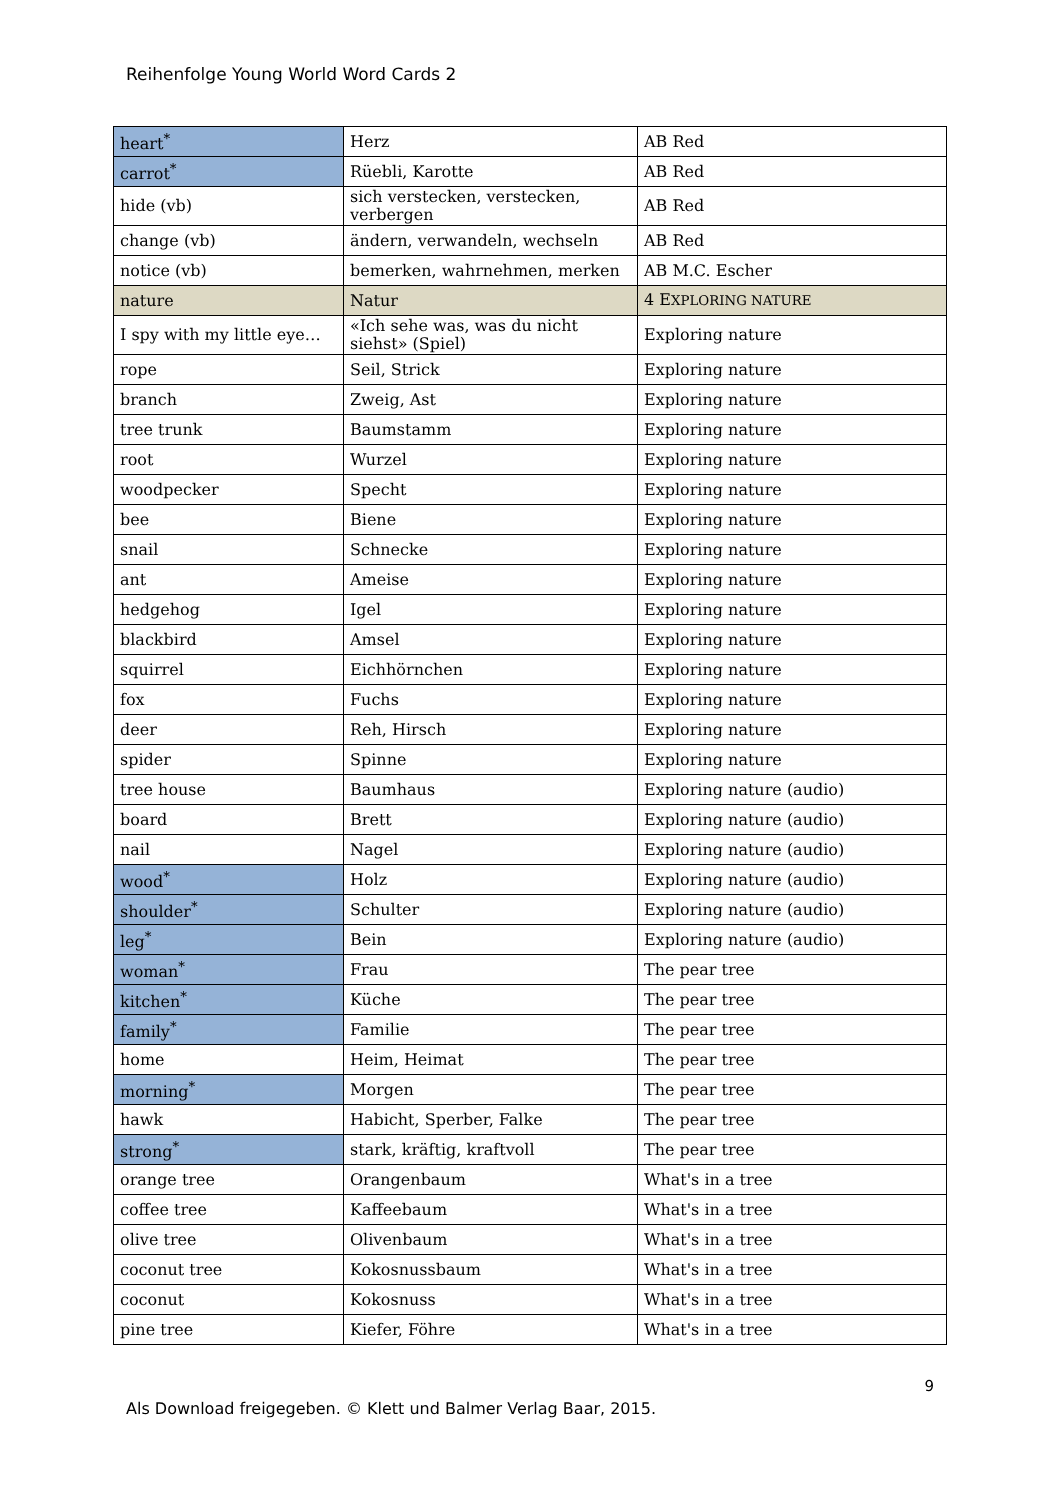Reihenfolge Young World Word Cards 2
| heart<sup>*</sup> | Herz | AB Red |
| carrot<sup>*</sup> | Rüebli, Karotte | AB Red |
| hide (vb) | sich verstecken, verstecken, verbergen | AB Red |
| change (vb) | ändern, verwandeln, wechseln | AB Red |
| notice (vb) | bemerken, wahrnehmen, merken | AB M.C. Escher |
| nature | Natur | 4 E XPLORING NATURE |
| I spy with my little eye… | «Ich sehe was, was du nicht siehst» (Spiel) | Exploring nature |
| rope | Seil, Strick | Exploring nature |
| branch | Zweig, Ast | Exploring nature |
| tree trunk | Baumstamm | Exploring nature |
| root | Wurzel | Exploring nature |
| woodpecker | Specht | Exploring nature |
| bee | Biene | Exploring nature |
| snail | Schnecke | Exploring nature |
| ant | Ameise | Exploring nature |
| hedgehog | Igel | Exploring nature |
| blackbird | Amsel | Exploring nature |
| squirrel | Eichhörnchen | Exploring nature |
| fox | Fuchs | Exploring nature |
| deer | Reh, Hirsch | Exploring nature |
| spider | Spinne | Exploring nature |
| tree house | Baumhaus | Exploring nature (audio) |
| board | Brett | Exploring nature (audio) |
| nail | Nagel | Exploring nature (audio) |
| wood<sup>*</sup> | Holz | Exploring nature (audio) |
| shoulder<sup>*</sup> | Schulter | Exploring nature (audio) |
| leg<sup>*</sup> | Bein | Exploring nature (audio) |
| woman<sup>*</sup> | Frau | The pear tree |
| kitchen<sup>*</sup> | Küche | The pear tree |
| family<sup>*</sup> | Familie | The pear tree |
| home | Heim, Heimat | The pear tree |
| morning<sup>*</sup> | Morgen | The pear tree |
| hawk | Habicht, Sperber, Falke | The pear tree |
| strong<sup>*</sup> | stark, kräftig, kraftvoll | The pear tree |
| orange tree | Orangenbaum | What's in a tree |
| coffee tree | Kaffeebaum | What's in a tree |
| olive tree | Olivenbaum | What's in a tree |
| coconut tree | Kokosnussbaum | What's in a tree |
| coconut | Kokosnuss | What's in a tree |
| pine tree | Kiefer, Föhre | What's in a tree |
9
Als Download freigegeben. © Klett und Balmer Verlag Baar, 2015.